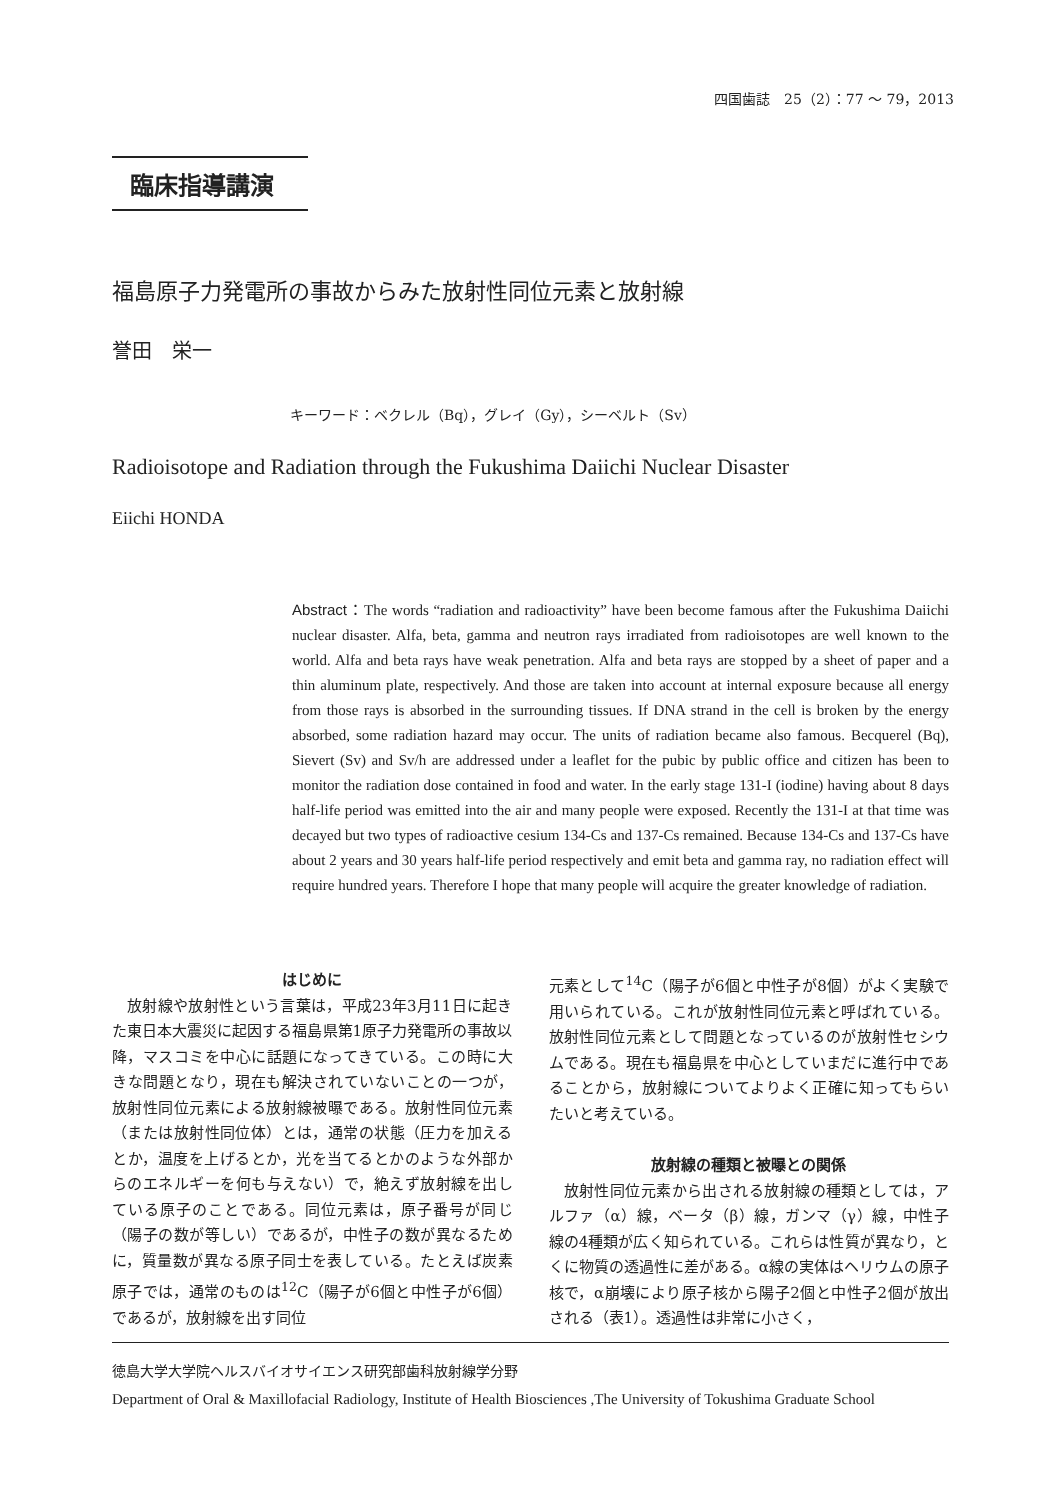四国歯誌　25（2）：77 ～ 79，2013
臨床指導講演
福島原子力発電所の事故からみた放射性同位元素と放射線
誉田　栄一
キーワード：ベクレル（Bq），グレイ（Gy），シーベルト（Sv）
Radioisotope and Radiation through the Fukushima Daiichi Nuclear Disaster
Eiichi HONDA
Abstract：The words “radiation and radioactivity” have been become famous after the Fukushima Daiichi nuclear disaster. Alfa, beta, gamma and neutron rays irradiated from radioisotopes are well known to the world. Alfa and beta rays have weak penetration. Alfa and beta rays are stopped by a sheet of paper and a thin aluminum plate, respectively. And those are taken into account at internal exposure because all energy from those rays is absorbed in the surrounding tissues. If DNA strand in the cell is broken by the energy absorbed, some radiation hazard may occur. The units of radiation became also famous. Becquerel (Bq), Sievert (Sv) and Sv/h are addressed under a leaflet for the pubic by public office and citizen has been to monitor the radiation dose contained in food and water. In the early stage 131-I (iodine) having about 8 days half-life period was emitted into the air and many people were exposed. Recently the 131-I at that time was decayed but two types of radioactive cesium 134-Cs and 137-Cs remained. Because 134-Cs and 137-Cs have about 2 years and 30 years half-life period respectively and emit beta and gamma ray, no radiation effect will require hundred years. Therefore I hope that many people will acquire the greater knowledge of radiation.
はじめに
放射線や放射性という言葉は，平成23年3月11日に起きた東日本大震災に起因する福島県第1原子力発電所の事故以降，マスコミを中心に話題になってきている。この時に大きな問題となり，現在も解決されていないことの一つが，放射性同位元素による放射線被曝である。放射性同位元素（または放射性同位体）とは，通常の状態（圧力を加えるとか，温度を上げるとか，光を当てるとかのような外部からのエネルギーを何も与えない）で，絶えず放射線を出している原子のことである。同位元素は，原子番号が同じ（陽子の数が等しい）であるが，中性子の数が異なるために，質量数が異なる原子同士を表している。たとえば炭素原子では，通常のものは<sup>12</sup>C（陽子が6個と中性子が6個）であるが，放射線を出す同位
元素として<sup>14</sup>C（陽子が6個と中性子が8個）がよく実験で用いられている。これが放射性同位元素と呼ばれている。放射性同位元素として問題となっているのが放射性セシウムである。現在も福島県を中心としていまだに進行中であることから，放射線についてよりよく正確に知ってもらいたいと考えている。
放射線の種類と被曝との関係
放射性同位元素から出される放射線の種類としては，アルファ（α）線，ベータ（β）線，ガンマ（γ）線，中性子線の4種類が広く知られている。これらは性質が異なり，とくに物質の透過性に差がある。α線の実体はヘリウムの原子核で，α崩壊により原子核から陽子2個と中性子2個が放出される（表1）。透過性は非常に小さく，
徳島大学大学院ヘルスバイオサイエンス研究部歯科放射線学分野
Department of Oral & Maxillofacial Radiology, Institute of Health Biosciences ,The University of Tokushima Graduate School